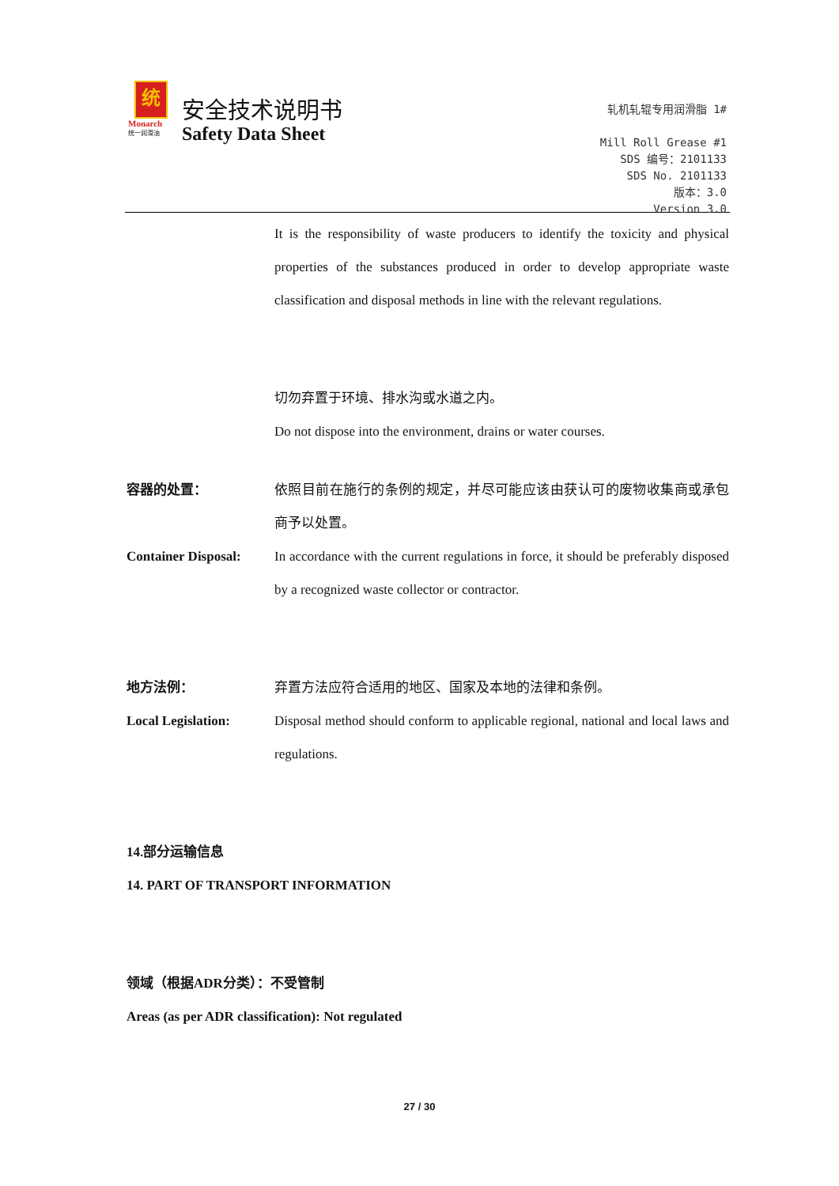统
Monarch
统一润滑油
安全技术说明书
Safety Data Sheet
轧机轧辊专用润滑脂 1#
Mill Roll Grease #1
SDS 编号：2101133
SDS No. 2101133
版本：3.0
Version 3.0
It is the responsibility of waste producers to identify the toxicity and physical properties of the substances produced in order to develop appropriate waste classification and disposal methods in line with the relevant regulations.
切勿弃置于环境、排水沟或水道之内。
Do not dispose into the environment, drains or water courses.
容器的处置： 依照目前在施行的条例的规定，并尽可能应该由获认可的废物收集商或承包商予以处置。
Container Disposal:
In accordance with the current regulations in force, it should be preferably disposed by a recognized waste collector or contractor.
地方法例： 弃置方法应符合适用的地区、国家及本地的法律和条例。
Local Legislation: Disposal method should conform to applicable regional, national and local laws and regulations.
14.部分运输信息
14. PART OF TRANSPORT INFORMATION
领域（根据ADR分类）：不受管制
Areas (as per ADR classification): Not regulated
27 / 30